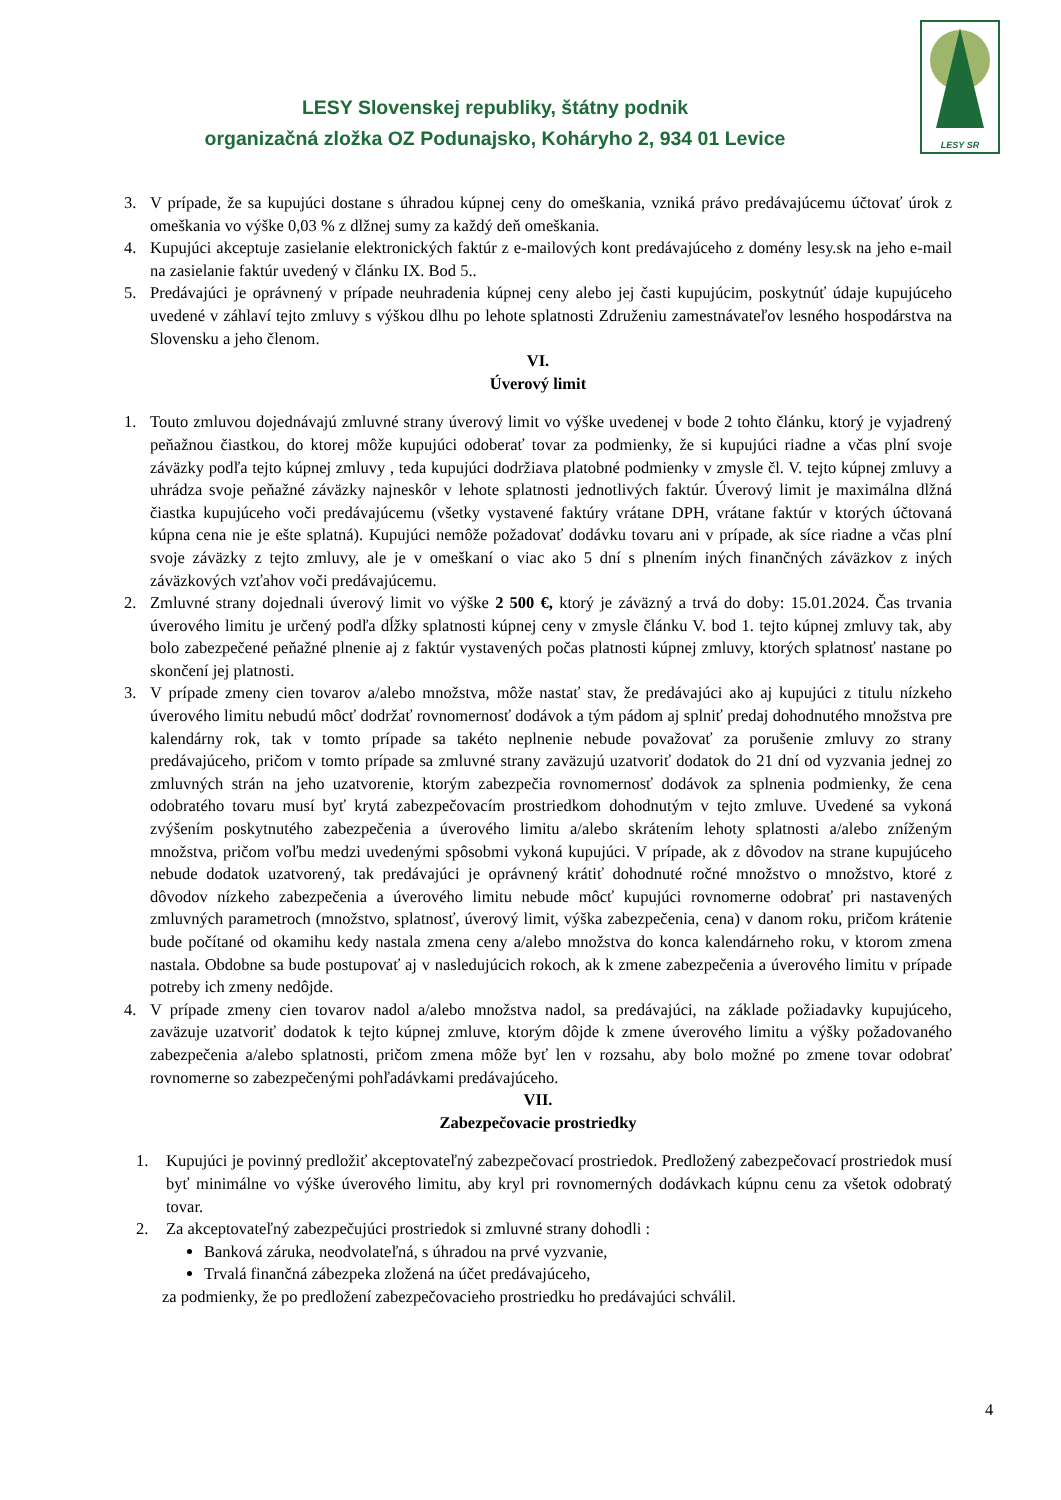LESY Slovenskej republiky, štátny podnik
organizačná zložka OZ Podunajsko, Koháryho 2, 934 01 Levice
LESY SR
3. V prípade, že sa kupujúci dostane s úhradou kúpnej ceny do omeškania, vzniká právo predávajúcemu účtovať úrok z omeškania vo výške 0,03 % z dlžnej sumy za každý deň omeškania.
4. Kupujúci akceptuje zasielanie elektronických faktúr z e-mailových kont predávajúceho z domény lesy.sk na jeho e-mail na zasielanie faktúr uvedený v článku IX. Bod 5..
5. Predávajúci je oprávnený v prípade neuhradenia kúpnej ceny alebo jej časti kupujúcim, poskytnúť údaje kupujúceho uvedené v záhlaví tejto zmluvy s výškou dlhu po lehote splatnosti Združeniu zamestnávateľov lesného hospodárstva na Slovensku a jeho členom.
VI.
Úverový limit
1. Touto zmluvou dojednávajú zmluvné strany úverový limit vo výške uvedenej v bode 2 tohto článku, ktorý je vyjadrený peňažnou čiastkou, do ktorej môže kupujúci odoberať tovar za podmienky, že si kupujúci riadne a včas plní svoje záväzky podľa tejto kúpnej zmluvy , teda kupujúci dodržiava platobné podmienky v zmysle čl. V. tejto kúpnej zmluvy a uhrádza svoje peňažné záväzky najneskôr v lehote splatnosti jednotlivých faktúr. Úverový limit je maximálna dlžná čiastka kupujúceho voči predávajúcemu (všetky vystavené faktúry vrátane DPH, vrátane faktúr v ktorých účtovaná kúpna cena nie je ešte splatná). Kupujúci nemôže požadovať dodávku tovaru ani v prípade, ak síce riadne a včas plní svoje záväzky z tejto zmluvy, ale je v omeškaní o viac ako 5 dní s plnením iných finančných záväzkov z iných záväzkových vzťahov voči predávajúcemu.
2. Zmluvné strany dojednali úverový limit vo výške 2 500 €, ktorý je záväzný a trvá do doby: 15.01.2024. Čas trvania úverového limitu je určený podľa dĺžky splatnosti kúpnej ceny v zmysle článku V. bod 1. tejto kúpnej zmluvy tak, aby bolo zabezpečené peňažné plnenie aj z faktúr vystavených počas platnosti kúpnej zmluvy, ktorých splatnosť nastane po skončení jej platnosti.
3. V prípade zmeny cien tovarov a/alebo množstva, môže nastať stav, že predávajúci ako aj kupujúci z titulu nízkeho úverového limitu nebudú môcť dodržať rovnomernosť dodávok a tým pádom aj splniť predaj dohodnutého množstva pre kalendárny rok, tak v tomto prípade sa takéto neplnenie nebude považovať za porušenie zmluvy zo strany predávajúceho, pričom v tomto prípade sa zmluvné strany zaväzujú uzatvoriť dodatok do 21 dní od vyzvania jednej zo zmluvných strán na jeho uzatvorenie, ktorým zabezpečia rovnomernosť dodávok za splnenia podmienky, že cena odobratého tovaru musí byť krytá zabezpečovacím prostriedkom dohodnutým v tejto zmluve. Uvedené sa vykoná zvýšením poskytnutého zabezpečenia a úverového limitu a/alebo skrátením lehoty splatnosti a/alebo zníženým množstva, pričom voľbu medzi uvedenými spôsobmi vykoná kupujúci. V prípade, ak z dôvodov na strane kupujúceho nebude dodatok uzatvorený, tak predávajúci je oprávnený krátiť dohodnuté ročné množstvo o množstvo, ktoré z dôvodov nízkeho zabezpečenia a úverového limitu nebude môcť kupujúci rovnomerne odobrať pri nastavených zmluvných parametroch (množstvo, splatnosť, úverový limit, výška zabezpečenia, cena) v danom roku, pričom krátenie bude počítané od okamihu kedy nastala zmena ceny a/alebo množstva do konca kalendárneho roku, v ktorom zmena nastala. Obdobne sa bude postupovať aj v nasledujúcich rokoch, ak k zmene zabezpečenia a úverového limitu v prípade potreby ich zmeny nedôjde.
4. V prípade zmeny cien tovarov nadol a/alebo množstva nadol, sa predávajúci, na základe požiadavky kupujúceho, zaväzuje uzatvoriť dodatok k tejto kúpnej zmluve, ktorým dôjde k zmene úverového limitu a výšky požadovaného zabezpečenia a/alebo splatnosti, pričom zmena môže byť len v rozsahu, aby bolo možné po zmene tovar odobrať rovnomerne so zabezpečenými pohľadávkami predávajúceho.
VII.
Zabezpečovacie prostriedky
1. Kupujúci je povinný predložiť akceptovateľný zabezpečovací prostriedok. Predložený zabezpečovací prostriedok musí byť minimálne vo výške úverového limitu, aby kryl pri rovnomerných dodávkach kúpnu cenu za všetok odobratý tovar.
2. Za akceptovateľný zabezpečujúci prostriedok si zmluvné strany dohodli :
Banková záruka, neodvolateľná, s úhradou na prvé vyzvanie,
Trvalá finančná zábezpeka zložená na účet predávajúceho,
za podmienky, že po predložení zabezpečovacieho prostriedku ho predávajúci schválil.
4